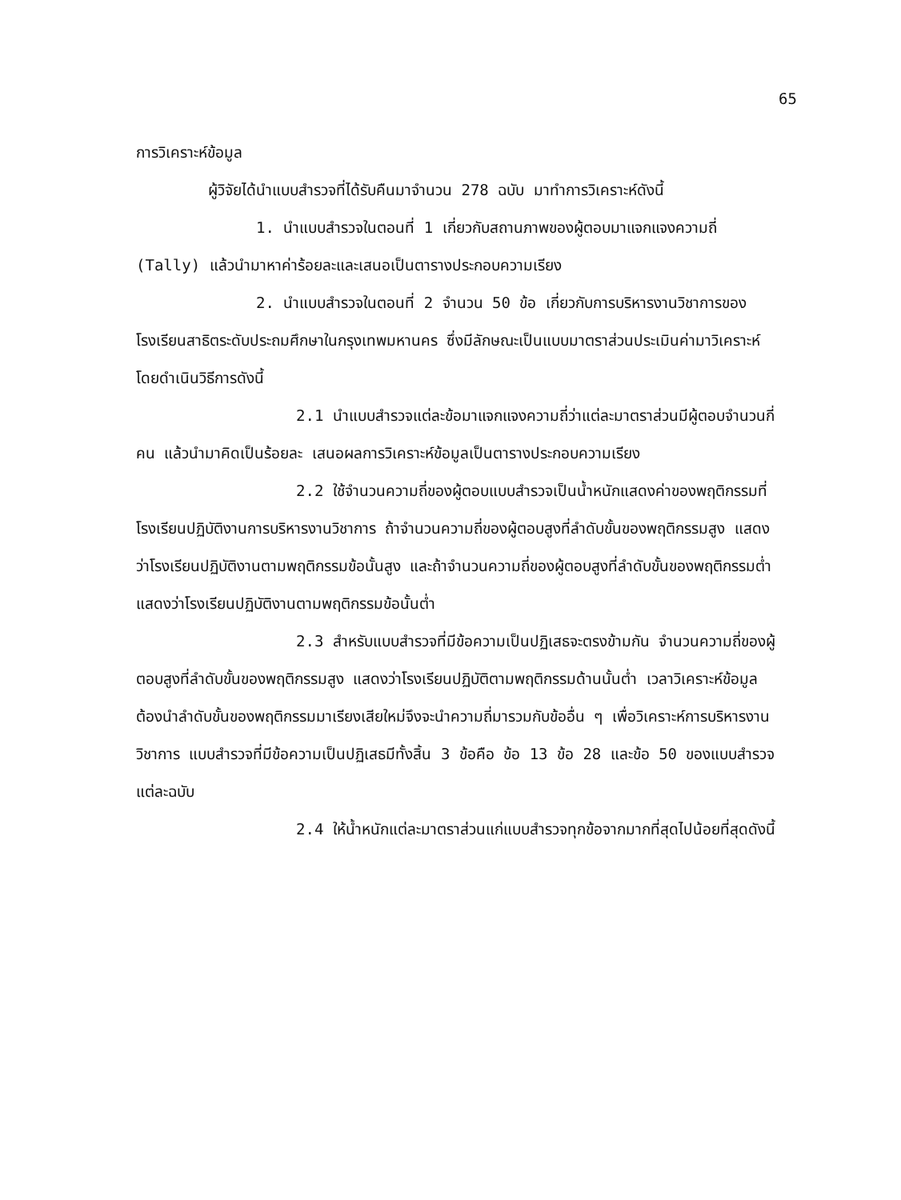65
การวิเคราะห์ข้อมูล
ผู้วิจัยได้นำแบบสำรวจที่ได้รับคืนมาจำนวน 278 ฉบับ มาทำการวิเคราะห์ดังนี้
1. นำแบบสำรวจในตอนที่ 1 เกี่ยวกับสถานภาพของผู้ตอบมาแจกแจงความถี่ (Tally) แล้วนำมาหาค่าร้อยละและเสนอเป็นตารางประกอบความเรียง
2. นำแบบสำรวจในตอนที่ 2 จำนวน 50 ข้อ เกี่ยวกับการบริหารงานวิชาการของโรงเรียนสาธิตระดับประถมศึกษาในกรุงเทพมหานคร ซึ่งมีลักษณะเป็นแบบมาตราส่วนประเมินค่ามาวิเคราะห์โดยดำเนินวิธีการดังนี้
2.1 นำแบบสำรวจแต่ละข้อมาแจกแจงความถี่ว่าแต่ละมาตราส่วนมีผู้ตอบจำนวนกี่คน แล้วนำมาคิดเป็นร้อยละ เสนอผลการวิเคราะห์ข้อมูลเป็นตารางประกอบความเรียง
2.2 ใช้จำนวนความถี่ของผู้ตอบแบบสำรวจเป็นน้ำหนักแสดงค่าของพฤติกรรมที่โรงเรียนปฏิบัติงานการบริหารงานวิชาการ ถ้าจำนวนความถี่ของผู้ตอบสูงที่ลำดับขั้นของพฤติกรรมสูง แสดงว่าโรงเรียนปฏิบัติงานตามพฤติกรรมข้อนั้นสูง และถ้าจำนวนความถี่ของผู้ตอบสูงที่ลำดับขั้นของพฤติกรรมต่ำ แสดงว่าโรงเรียนปฏิบัติงานตามพฤติกรรมข้อนั้นต่ำ
2.3 สำหรับแบบสำรวจที่มีข้อความเป็นปฏิเสธจะตรงข้ามกัน จำนวนความถี่ของผู้ตอบสูงที่ลำดับขั้นของพฤติกรรมสูง แสดงว่าโรงเรียนปฏิบัติตามพฤติกรรมด้านนั้นต่ำ เวลาวิเคราะห์ข้อมูลต้องนำลำดับขั้นของพฤติกรรมมาเรียงเสียใหม่จึงจะนำความถี่มารวมกับข้ออื่น ๆ เพื่อวิเคราะห์การบริหารงานวิชาการ แบบสำรวจที่มีข้อความเป็นปฏิเสธมีทั้งสิ้น 3 ข้อคือ ข้อ 13 ข้อ 28 และข้อ 50 ของแบบสำรวจแต่ละฉบับ
2.4 ให้น้ำหนักแต่ละมาตราส่วนแก่แบบสำรวจทุกข้อจากมากที่สุดไปน้อยที่สุดดังนี้